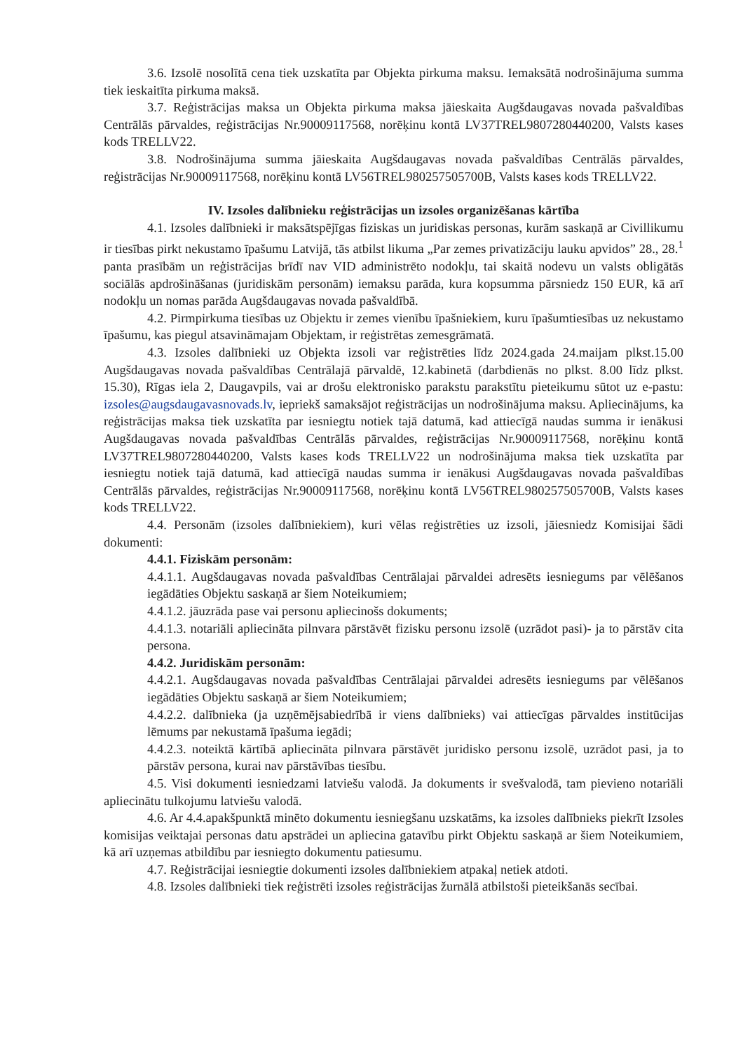3.6. Izsolē nosolītā cena tiek uzskatīta par Objekta pirkuma maksu. Iemaksātā nodrošinājuma summa tiek ieskaitīta pirkuma maksā.
3.7. Reģistrācijas maksa un Objekta pirkuma maksa jāieskaita Augšdaugavas novada pašvaldības Centrālās pārvaldes, reģistrācijas Nr.90009117568, norēķinu kontā LV37TREL9807280440200, Valsts kases kods TRELLV22.
3.8. Nodrošinājuma summa jāieskaita Augšdaugavas novada pašvaldības Centrālās pārvaldes, reģistrācijas Nr.90009117568, norēķinu kontā LV56TREL980257505700B, Valsts kases kods TRELLV22.
IV. Izsoles dalībnieku reģistrācijas un izsoles organizēšanas kārtība
4.1. Izsoles dalībnieki ir maksātspējīgas fiziskas un juridiskas personas, kurām saskaņā ar Civillikumu ir tiesības pirkt nekustamo īpašumu Latvijā, tās atbilst likuma „Par zemes privatizāciju lauku apvidos” 28., 28.<sup>1</sup> panta prasībām un reģistrācijas brīdī nav VID administrēto nodokļu, tai skaitā nodevu un valsts obligātās sociālās apdrošināšanas (juridiskām personām) iemaksu parāda, kura kopsumma pārsniedz 150 EUR, kā arī nodokļu un nomas parāda Augšdaugavas novada pašvaldībā.
4.2. Pirmpirkuma tiesības uz Objektu ir zemes vienību īpašniekiem, kuru īpašumtiesības uz nekustamo īpašumu, kas piegul atsavināmajam Objektam, ir reģistrētas zemesgrāmatā.
4.3. Izsoles dalībnieki uz Objekta izsoli var reģistrēties līdz 2024.gada 24.maijam plkst.15.00 Augšdaugavas novada pašvaldības Centrālajā pārvaldē, 12.kabinetā (darbdienās no plkst. 8.00 līdz plkst. 15.30), Rīgas iela 2, Daugavpils, vai ar drošu elektronisko parakstu parakstītu pieteikumu sūtot uz e-pastu: izsoles@augsdaugavasnovads.lv, iepriekš samaksājot reģistrācijas un nodrošinājuma maksu. Apliecinājums, ka reģistrācijas maksa tiek uzskatīta par iesniegtu notiek tajā datumā, kad attiecīgā naudas summa ir ienākusi Augšdaugavas novada pašvaldības Centrālās pārvaldes, reģistrācijas Nr.90009117568, norēķinu kontā LV37TREL9807280440200, Valsts kases kods TRELLV22 un nodrošinājuma maksa tiek uzskatīta par iesniegtu notiek tajā datumā, kad attiecīgā naudas summa ir ienākusi Augšdaugavas novada pašvaldības Centrālās pārvaldes, reģistrācijas Nr.90009117568, norēķinu kontā LV56TREL980257505700B, Valsts kases kods TRELLV22.
4.4. Personām (izsoles dalībniekiem), kuri vēlas reģistrēties uz izsoli, jāiesniedz Komisijai šādi dokumenti:
4.4.1. Fiziskām personām:
4.4.1.1. Augšdaugavas novada pašvaldības Centrālajai pārvaldei adresēts iesniegums par vēlēšanos iegādāties Objektu saskaņā ar šiem Noteikumiem;
4.4.1.2. jāuzrāda pase vai personu apliecinošs dokuments;
4.4.1.3. notariāli apliecināta pilnvara pārstāvēt fizisku personu izsolē (uzrādot pasi)- ja to pārstāv cita persona.
4.4.2. Juridiskām personām:
4.4.2.1. Augšdaugavas novada pašvaldības Centrālajai pārvaldei adresēts iesniegums par vēlēšanos iegādāties Objektu saskaņā ar šiem Noteikumiem;
4.4.2.2. dalībnieka (ja uzņēmējsabiedrībā ir viens dalībnieks) vai attiecīgas pārvaldes institūcijas lēmums par nekustamā īpašuma iegādi;
4.4.2.3. noteiktā kārtībā apliecināta pilnvara pārstāvēt juridisko personu izsolē, uzrādot pasi, ja to pārstāv persona, kurai nav pārstāvības tiesību.
4.5. Visi dokumenti iesniedzami latviešu valodā. Ja dokuments ir svešvalodā, tam pievieno notariāli apliecinātu tulkojumu latviešu valodā.
4.6. Ar 4.4.apakšpunktā minēto dokumentu iesniegšanu uzskatāms, ka izsoles dalībnieks piekrīt Izsoles komisijas veiktajai personas datu apstrādei un apliecina gatavību pirkt Objektu saskaņā ar šiem Noteikumiem, kā arī uzņemas atbildību par iesniegto dokumentu patiesumu.
4.7. Reģistrācijai iesniegtie dokumenti izsoles dalībniekiem atpakaļ netiek atdoti.
4.8. Izsoles dalībnieki tiek reģistrēti izsoles reģistrācijas žurnālā atbilstoši pieteikšanās secībai.